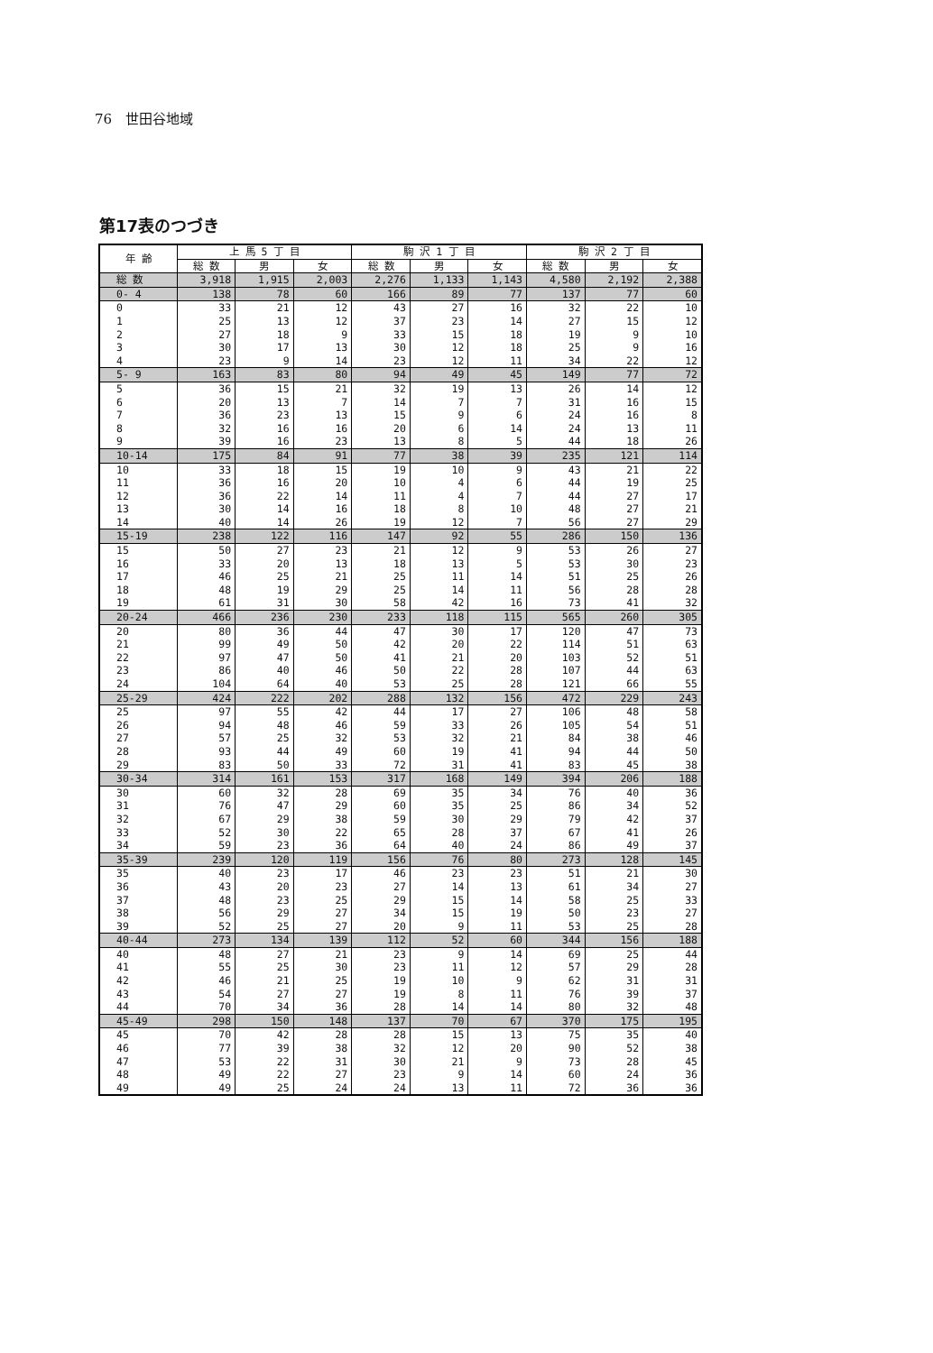76　世田谷地域
第17表のつづき
| 年 齢 | 上 馬 5 丁 目 | | | 駒 沢 1 丁 目 | | | 駒 沢 2 丁 目 | | |
| --- | --- | --- | --- | --- | --- | --- | --- | --- | --- |
| | 総 数 | 男 | 女 | 総 数 | 男 | 女 | 総 数 | 男 | 女 |
| 総 数 | 3,918 | 1,915 | 2,003 | 2,276 | 1,133 | 1,143 | 4,580 | 2,192 | 2,388 |
| 0- 4 | 138 | 78 | 60 | 166 | 89 | 77 | 137 | 77 | 60 |
| 0 | 33 | 21 | 12 | 43 | 27 | 16 | 32 | 22 | 10 |
| 1 | 25 | 13 | 12 | 37 | 23 | 14 | 27 | 15 | 12 |
| 2 | 27 | 18 | 9 | 33 | 15 | 18 | 19 | 9 | 10 |
| 3 | 30 | 17 | 13 | 30 | 12 | 18 | 25 | 9 | 16 |
| 4 | 23 | 9 | 14 | 23 | 12 | 11 | 34 | 22 | 12 |
| 5- 9 | 163 | 83 | 80 | 94 | 49 | 45 | 149 | 77 | 72 |
| 5 | 36 | 15 | 21 | 32 | 19 | 13 | 26 | 14 | 12 |
| 6 | 20 | 13 | 7 | 14 | 7 | 7 | 31 | 16 | 15 |
| 7 | 36 | 23 | 13 | 15 | 9 | 6 | 24 | 16 | 8 |
| 8 | 32 | 16 | 16 | 20 | 6 | 14 | 24 | 13 | 11 |
| 9 | 39 | 16 | 23 | 13 | 8 | 5 | 44 | 18 | 26 |
| 10-14 | 175 | 84 | 91 | 77 | 38 | 39 | 235 | 121 | 114 |
| 10 | 33 | 18 | 15 | 19 | 10 | 9 | 43 | 21 | 22 |
| 11 | 36 | 16 | 20 | 10 | 4 | 6 | 44 | 19 | 25 |
| 12 | 36 | 22 | 14 | 11 | 4 | 7 | 44 | 27 | 17 |
| 13 | 30 | 14 | 16 | 18 | 8 | 10 | 48 | 27 | 21 |
| 14 | 40 | 14 | 26 | 19 | 12 | 7 | 56 | 27 | 29 |
| 15-19 | 238 | 122 | 116 | 147 | 92 | 55 | 286 | 150 | 136 |
| 15 | 50 | 27 | 23 | 21 | 12 | 9 | 53 | 26 | 27 |
| 16 | 33 | 20 | 13 | 18 | 13 | 5 | 53 | 30 | 23 |
| 17 | 46 | 25 | 21 | 25 | 11 | 14 | 51 | 25 | 26 |
| 18 | 48 | 19 | 29 | 25 | 14 | 11 | 56 | 28 | 28 |
| 19 | 61 | 31 | 30 | 58 | 42 | 16 | 73 | 41 | 32 |
| 20-24 | 466 | 236 | 230 | 233 | 118 | 115 | 565 | 260 | 305 |
| 20 | 80 | 36 | 44 | 47 | 30 | 17 | 120 | 47 | 73 |
| 21 | 99 | 49 | 50 | 42 | 20 | 22 | 114 | 51 | 63 |
| 22 | 97 | 47 | 50 | 41 | 21 | 20 | 103 | 52 | 51 |
| 23 | 86 | 40 | 46 | 50 | 22 | 28 | 107 | 44 | 63 |
| 24 | 104 | 64 | 40 | 53 | 25 | 28 | 121 | 66 | 55 |
| 25-29 | 424 | 222 | 202 | 288 | 132 | 156 | 472 | 229 | 243 |
| 25 | 97 | 55 | 42 | 44 | 17 | 27 | 106 | 48 | 58 |
| 26 | 94 | 48 | 46 | 59 | 33 | 26 | 105 | 54 | 51 |
| 27 | 57 | 25 | 32 | 53 | 32 | 21 | 84 | 38 | 46 |
| 28 | 93 | 44 | 49 | 60 | 19 | 41 | 94 | 44 | 50 |
| 29 | 83 | 50 | 33 | 72 | 31 | 41 | 83 | 45 | 38 |
| 30-34 | 314 | 161 | 153 | 317 | 168 | 149 | 394 | 206 | 188 |
| 30 | 60 | 32 | 28 | 69 | 35 | 34 | 76 | 40 | 36 |
| 31 | 76 | 47 | 29 | 60 | 35 | 25 | 86 | 34 | 52 |
| 32 | 67 | 29 | 38 | 59 | 30 | 29 | 79 | 42 | 37 |
| 33 | 52 | 30 | 22 | 65 | 28 | 37 | 67 | 41 | 26 |
| 34 | 59 | 23 | 36 | 64 | 40 | 24 | 86 | 49 | 37 |
| 35-39 | 239 | 120 | 119 | 156 | 76 | 80 | 273 | 128 | 145 |
| 35 | 40 | 23 | 17 | 46 | 23 | 23 | 51 | 21 | 30 |
| 36 | 43 | 20 | 23 | 27 | 14 | 13 | 61 | 34 | 27 |
| 37 | 48 | 23 | 25 | 29 | 15 | 14 | 58 | 25 | 33 |
| 38 | 56 | 29 | 27 | 34 | 15 | 19 | 50 | 23 | 27 |
| 39 | 52 | 25 | 27 | 20 | 9 | 11 | 53 | 25 | 28 |
| 40-44 | 273 | 134 | 139 | 112 | 52 | 60 | 344 | 156 | 188 |
| 40 | 48 | 27 | 21 | 23 | 9 | 14 | 69 | 25 | 44 |
| 41 | 55 | 25 | 30 | 23 | 11 | 12 | 57 | 29 | 28 |
| 42 | 46 | 21 | 25 | 19 | 10 | 9 | 62 | 31 | 31 |
| 43 | 54 | 27 | 27 | 19 | 8 | 11 | 76 | 39 | 37 |
| 44 | 70 | 34 | 36 | 28 | 14 | 14 | 80 | 32 | 48 |
| 45-49 | 298 | 150 | 148 | 137 | 70 | 67 | 370 | 175 | 195 |
| 45 | 70 | 42 | 28 | 28 | 15 | 13 | 75 | 35 | 40 |
| 46 | 77 | 39 | 38 | 32 | 12 | 20 | 90 | 52 | 38 |
| 47 | 53 | 22 | 31 | 30 | 21 | 9 | 73 | 28 | 45 |
| 48 | 49 | 22 | 27 | 23 | 9 | 14 | 60 | 24 | 36 |
| 49 | 49 | 25 | 24 | 24 | 13 | 11 | 72 | 36 | 36 |